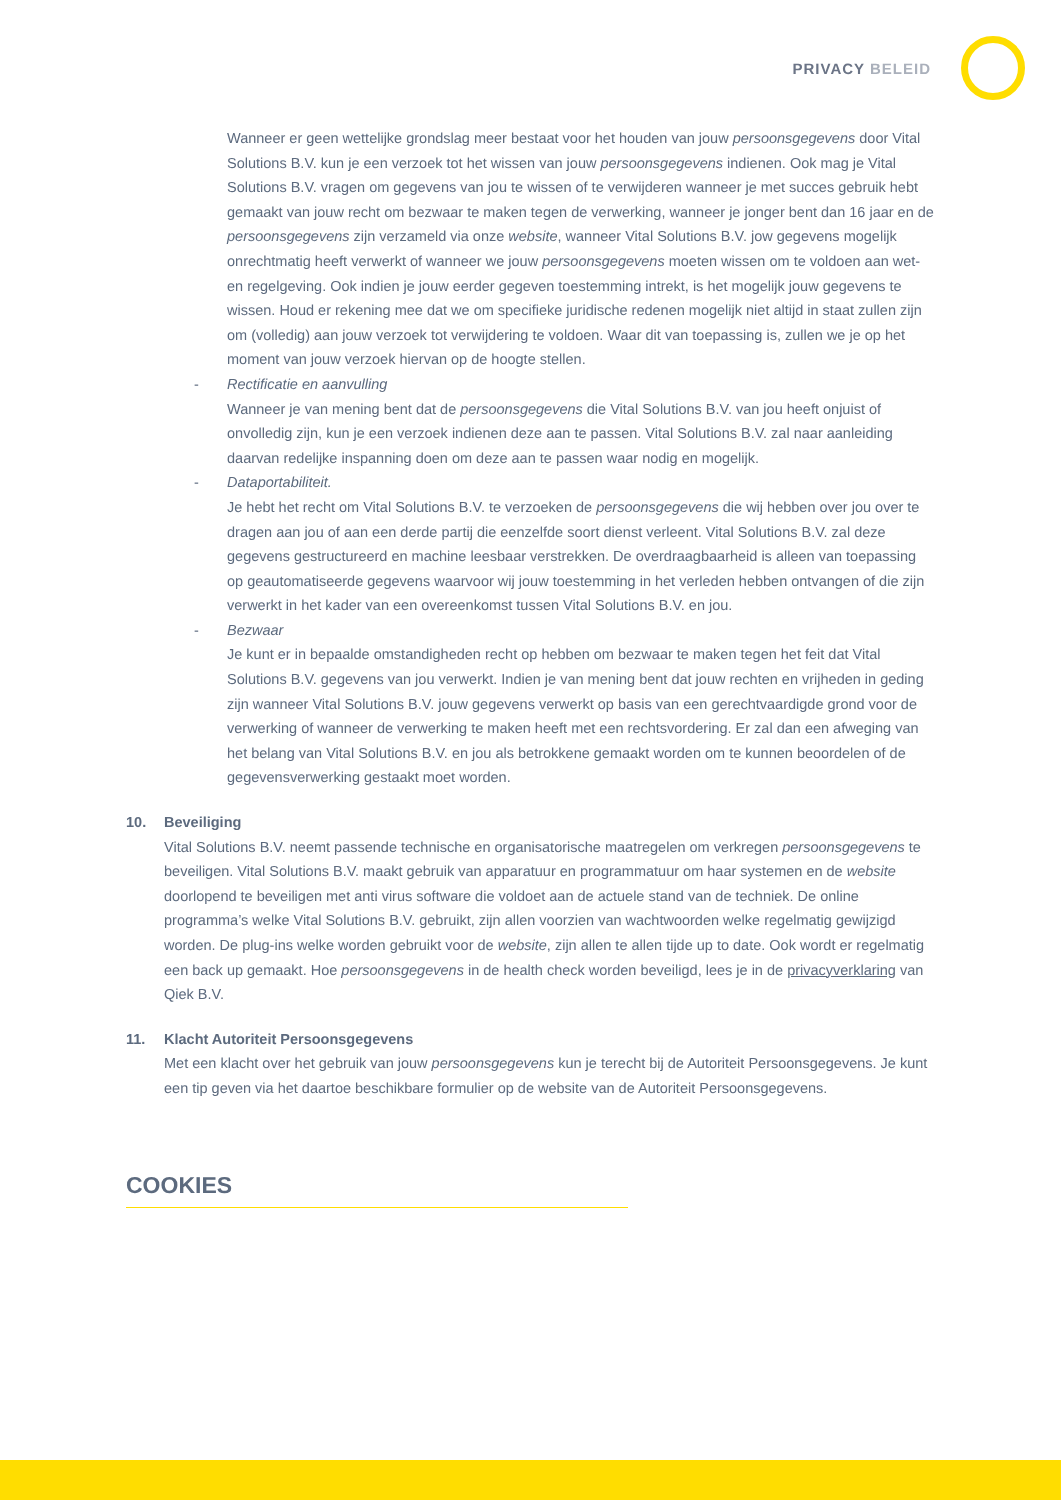PRIVACY BELEID
Wanneer er geen wettelijke grondslag meer bestaat voor het houden van jouw persoonsgegevens door Vital Solutions B.V. kun je een verzoek tot het wissen van jouw persoonsgegevens indienen. Ook mag je Vital Solutions B.V. vragen om gegevens van jou te wissen of te verwijderen wanneer je met succes gebruik hebt gemaakt van jouw recht om bezwaar te maken tegen de verwerking, wanneer je jonger bent dan 16 jaar en de persoonsgegevens zijn verzameld via onze website, wanneer Vital Solutions B.V. jow gegevens mogelijk onrechtmatig heeft verwerkt of wanneer we jouw persoonsgegevens moeten wissen om te voldoen aan wet- en regelgeving. Ook indien je jouw eerder gegeven toestemming intrekt, is het mogelijk jouw gegevens te wissen. Houd er rekening mee dat we om specifieke juridische redenen mogelijk niet altijd in staat zullen zijn om (volledig) aan jouw verzoek tot verwijdering te voldoen. Waar dit van toepassing is, zullen we je op het moment van jouw verzoek hiervan op de hoogte stellen.
- Rectificatie en aanvulling
Wanneer je van mening bent dat de persoonsgegevens die Vital Solutions B.V. van jou heeft onjuist of onvolledig zijn, kun je een verzoek indienen deze aan te passen. Vital Solutions B.V. zal naar aanleiding daarvan redelijke inspanning doen om deze aan te passen waar nodig en mogelijk.
- Dataportabiliteit.
Je hebt het recht om Vital Solutions B.V. te verzoeken de persoonsgegevens die wij hebben over jou over te dragen aan jou of aan een derde partij die eenzelfde soort dienst verleent. Vital Solutions B.V. zal deze gegevens gestructureerd en machine leesbaar verstrekken. De overdraagbaarheid is alleen van toepassing op geautomatiseerde gegevens waarvoor wij jouw toestemming in het verleden hebben ontvangen of die zijn verwerkt in het kader van een overeenkomst tussen Vital Solutions B.V. en jou.
- Bezwaar
Je kunt er in bepaalde omstandigheden recht op hebben om bezwaar te maken tegen het feit dat Vital Solutions B.V. gegevens van jou verwerkt. Indien je van mening bent dat jouw rechten en vrijheden in geding zijn wanneer Vital Solutions B.V. jouw gegevens verwerkt op basis van een gerechtvaardigde grond voor de verwerking of wanneer de verwerking te maken heeft met een rechtsvordering. Er zal dan een afweging van het belang van Vital Solutions B.V. en jou als betrokkene gemaakt worden om te kunnen beoordelen of de gegevensverwerking gestaakt moet worden.
10. Beveiliging
Vital Solutions B.V. neemt passende technische en organisatorische maatregelen om verkregen persoonsgegevens te beveiligen. Vital Solutions B.V. maakt gebruik van apparatuur en programmatuur om haar systemen en de website doorlopend te beveiligen met anti virus software die voldoet aan de actuele stand van de techniek. De online programma’s welke Vital Solutions B.V. gebruikt, zijn allen voorzien van wachtwoorden welke regelmatig gewijzigd worden. De plug-ins welke worden gebruikt voor de website, zijn allen te allen tijde up to date. Ook wordt er regelmatig een back up gemaakt. Hoe persoonsgegevens in de health check worden beveiligd, lees je in de privacyverklaring van Qiek B.V.
11. Klacht Autoriteit Persoonsgegevens
Met een klacht over het gebruik van jouw persoonsgegevens kun je terecht bij de Autoriteit Persoonsgegevens. Je kunt een tip geven via het daartoe beschikbare formulier op de website van de Autoriteit Persoonsgegevens.
COOKIES